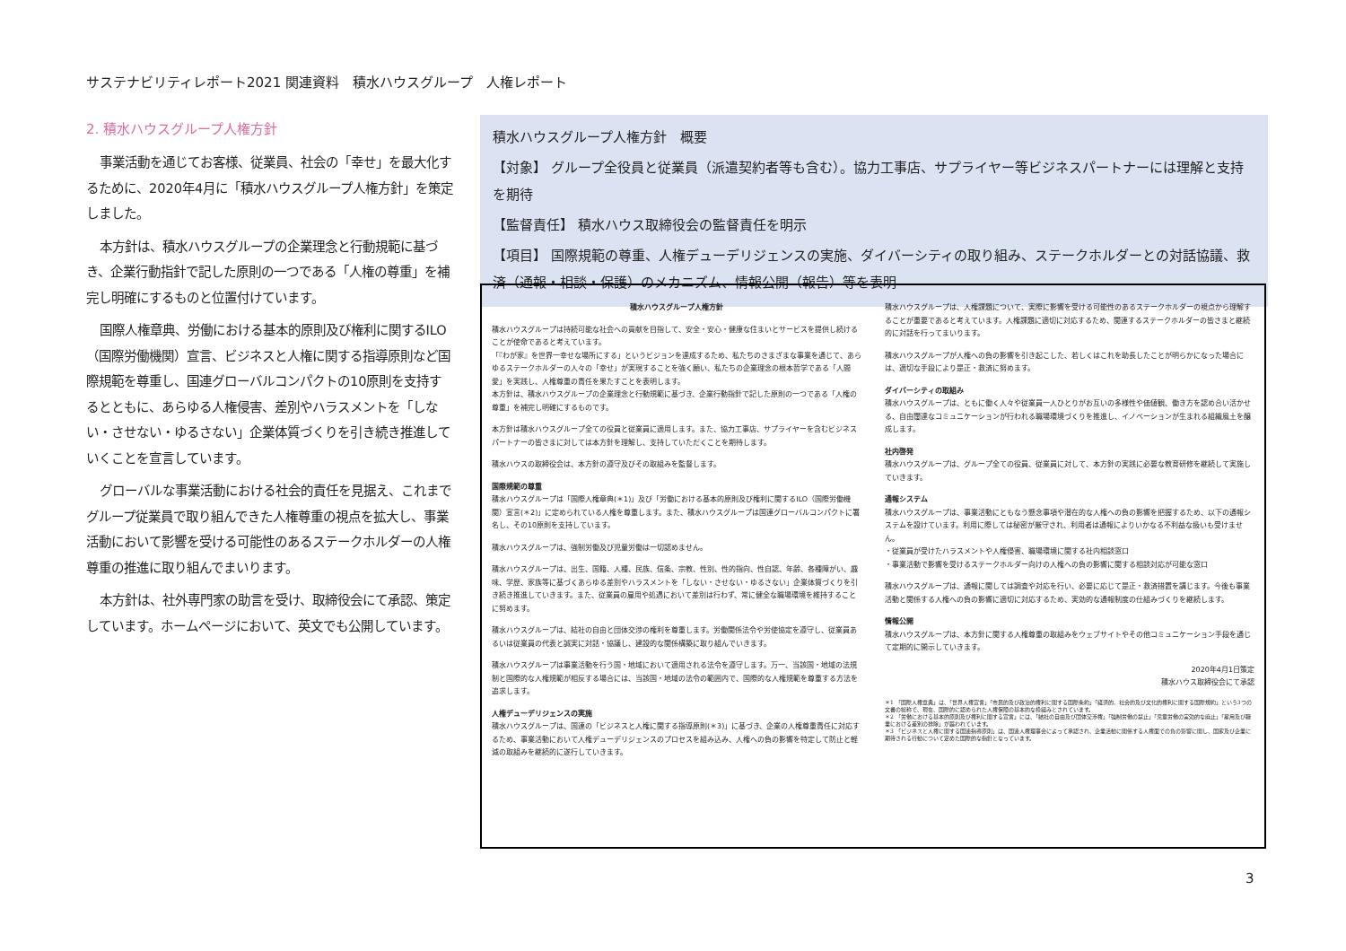サステナビリティレポート2021 関連資料　積水ハウスグループ　人権レポート
2. 積水ハウスグループ人権方針
事業活動を通じてお客様、従業員、社会の「幸せ」を最大化するために、2020年4月に「積水ハウスグループ人権方針」を策定しました。
本方針は、積水ハウスグループの企業理念と行動規範に基づき、企業行動指針で記した原則の一つである「人権の尊重」を補完し明確にするものと位置付けています。
国際人権章典、労働における基本的原則及び権利に関するILO（国際労働機関）宣言、ビジネスと人権に関する指導原則など国際規範を尊重し、国連グローバルコンパクトの10原則を支持するとともに、あらゆる人権侵害、差別やハラスメントを「しない・させない・ゆるさない」企業体質づくりを引き続き推進していくことを宣言しています。
グローバルな事業活動における社会的責任を見据え、これまでグループ従業員で取り組んできた人権尊重の視点を拡大し、事業活動において影響を受ける可能性のあるステークホルダーの人権尊重の推進に取り組んでまいります。
本方針は、社外専門家の助言を受け、取締役会にて承認、策定しています。ホームページにおいて、英文でも公開しています。
積水ハウスグループ人権方針　概要
【対象】 グループ全役員と従業員（派遣契約者等も含む）。協力工事店、サプライヤー等ビジネスパートナーには理解と支持を期待
【監督責任】 積水ハウス取締役会の監督責任を明示
【項目】 国際規範の尊重、人権デューデリジェンスの実施、ダイバーシティの取り組み、ステークホルダーとの対話協議、救済（通報・相談・保護）のメカニズム、情報公開（報告）等を表明
積水ハウスグループ人権方針
積水ハウスグループは持続可能な社会への貢献を目指して、安全・安心・健康な住まいとサービスを提供し続けることが使命であると考えています。
「『わが家』を世界一幸せな場所にする」というビジョンを達成するため、私たちのさまざまな事業を通じて、あらゆるステークホルダーの人々の「幸せ」が実現することを強く願い、私たちの企業理念の根本哲学である「人間愛」を実践し、人権尊重の責任を果たすことを表明します。
本方針は、積水ハウスグループの企業理念と行動規範に基づき、企業行動指針で記した原則の一つである「人権の尊重」を補完し明確にするものです。
本方針は積水ハウスグループ全ての役員と従業員に適用します。また、協力工事店、サプライヤーを含むビジネスパートナーの皆さまに対しては本方針を理解し、支持していただくことを期待します。
積水ハウスの取締役会は、本方針の遵守及びその取組みを監督します。
国際規範の尊重
積水ハウスグループは「国際人権章典(＊1)」及び「労働における基本的原則及び権利に関するILO（国際労働機関）宣言(＊2)」に定められている人権を尊重します。また、積水ハウスグループは国連グローバルコンパクトに署名し、その10原則を支持しています。
積水ハウスグループは、強制労働及び児童労働は一切認めません。
積水ハウスグループは、出生、国籍、人種、民族、信条、宗教、性別、性的指向、性自認、年齢、各種障がい、趣味、学歴、家族等に基づくあらゆる差別やハラスメントを「しない・させない・ゆるさない」企業体質づくりを引き続き推進していきます。また、従業員の雇用や処遇において差別は行わず、常に健全な職場環境を維持することに努めます。
積水ハウスグループは、結社の自由と団体交渉の権利を尊重します。労働関係法令や労使協定を遵守し、従業員あるいは従業員の代表と誠実に対話・協議し、建設的な関係構築に取り組んでいきます。
積水ハウスグループは事業活動を行う国・地域において適用される法令を遵守します。万一、当該国・地域の法規制と国際的な人権規範が相反する場合には、当該国・地域の法令の範囲内で、国際的な人権規範を尊重する方法を追求します。
人権デューデリジェンスの実施
積水ハウスグループは、国連の「ビジネスと人権に関する指導原則(＊3)」に基づき、企業の人権尊重責任に対応するため、事業活動において人権デューデリジェンスのプロセスを組み込み、人権への負の影響を特定して防止と軽減の取組みを継続的に遂行していきます。
積水ハウスグループは、人権課題について、実際に影響を受ける可能性のあるステークホルダーの視点から理解することが重要であると考えています。人権課題に適切に対応するため、関連するステークホルダーの皆さまと継続的に対話を行ってまいります。
積水ハウスグループが人権への負の影響を引き起こした、若しくはこれを助長したことが明らかになった場合には、適切な手段により是正・救済に努めます。
ダイバーシティの取組み
積水ハウスグループは、ともに働く人々や従業員一人ひとりがお互いの多様性や価値観、働き方を認め合い活かせる、自由闊達なコミュニケーションが行われる職場環境づくりを推進し、イノベーションが生まれる組織風土を醸成します。
社内啓発
積水ハウスグループは、グループ全ての役員、従業員に対して、本方針の実践に必要な教育研修を継続して実施していきます。
通報システム
積水ハウスグループは、事業活動にともなう懸念事項や潜在的な人権への負の影響を把握するため、以下の通報システムを設けています。利用に際しては秘密が厳守され、利用者は通報によりいかなる不利益な扱いも受けません。
・従業員が受けたハラスメントや人権侵害、職場環境に関する社内相談窓口
・事業活動で影響を受けるステークホルダー向けの人権への負の影響に関する相談対応が可能な窓口
積水ハウスグループは、通報に関しては調査や対応を行い、必要に応じて是正・救済措置を講じます。今後も事業活動と関係する人権への負の影響に適切に対応するため、実効的な通報制度の仕組みづくりを継続します。
情報公開
積水ハウスグループは、本方針に関する人権尊重の取組みをウェブサイトやその他コミュニケーション手段を通じて定期的に開示していきます。
2020年4月1日策定
積水ハウス取締役会にて承認
＊1 「国際人権章典」は、「世界人権宣言」「市民的及び政治的権利に関する国際条約」「経済的、社会的及び文化的権利に関する国際規約」という3つの文書の総称で、現在、国際的に認められた人権保障の基本的な枠組みとされています。
＊2 「労働における基本的原則及び権利に関する宣言」には、「結社の自由及び団体交渉権」「強制労働の禁止」「児童労働の実効的な廃止」「雇用及び職業における差別の排除」が謳われています。
＊3 「ビジネスと人権に関する国連指導原則」は、国連人権理事会によって承認され、企業活動に関係する人権面での負の影響に関し、国家及び企業に期待される行動について定めた国際的な指針となっています。
3